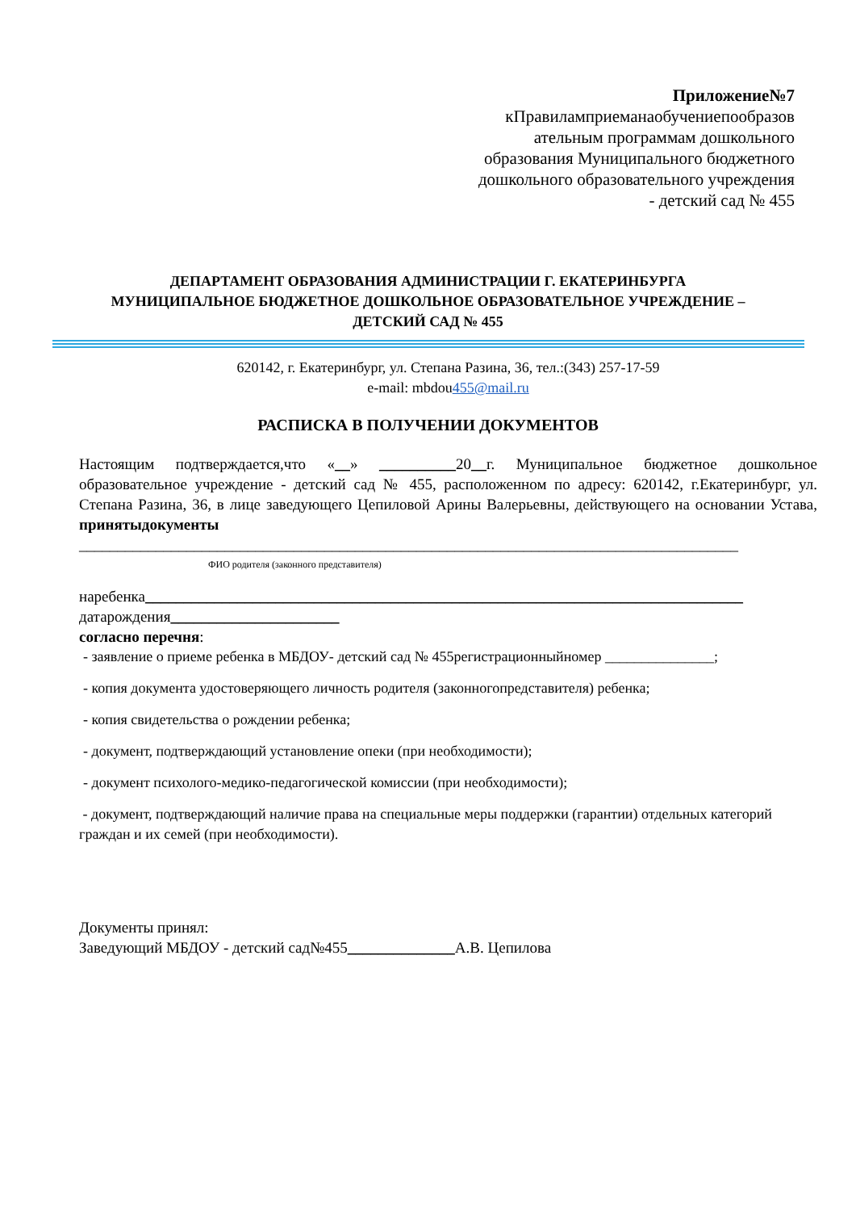Приложение№7
кПравиламприеманаобучениепообразов ательным программам дошкольного образования Муниципального бюджетного дошкольного образовательного учреждения - детский сад № 455
ДЕПАРТАМЕНТ ОБРАЗОВАНИЯ АДМИНИСТРАЦИИ Г. ЕКАТЕРИНБУРГА
МУНИЦИПАЛЬНОЕ БЮДЖЕТНОЕ ДОШКОЛЬНОЕ ОБРАЗОВАТЕЛЬНОЕ УЧРЕЖДЕНИЕ –
ДЕТСКИЙ САД № 455
620142, г. Екатеринбург, ул. Степана Разина, 36, тел.:(343) 257-17-59
e-mail: mbdou455@mail.ru
РАСПИСКА В ПОЛУЧЕНИИ ДОКУМЕНТОВ
Настоящим подтверждается,что «__» __________20__г. Муниципальное бюджетное дошкольное образовательное учреждение - детский сад № 455, расположенном по адресу: 620142, г.Екатеринбург, ул. Степана Разина, 36, в лице заведующего Цепиловой Арины Валерьевны, действующего на основании Устава, принятыдокументы
______________________________________________________________________________________
ФИО родителя (законного представителя)
наребенка______________________________________________________________________________
датарождения______________________
согласно перечня:
- заявление о приеме ребенка в МБДОУ- детский сад № 455регистрационныйномер _______________;
- копия документа удостоверяющего личность родителя (законногопредставителя) ребенка;
- копия свидетельства о рождении ребенка;
- документ, подтверждающий установление опеки (при необходимости);
- документ психолого-медико-педагогической комиссии (при необходимости);
- документ, подтверждающий наличие права на специальные меры поддержки (гарантии) отдельных категорий граждан и их семей (при необходимости).
Документы принял:
Заведующий МБДОУ - детский сад№455______________А.В. Цепилова